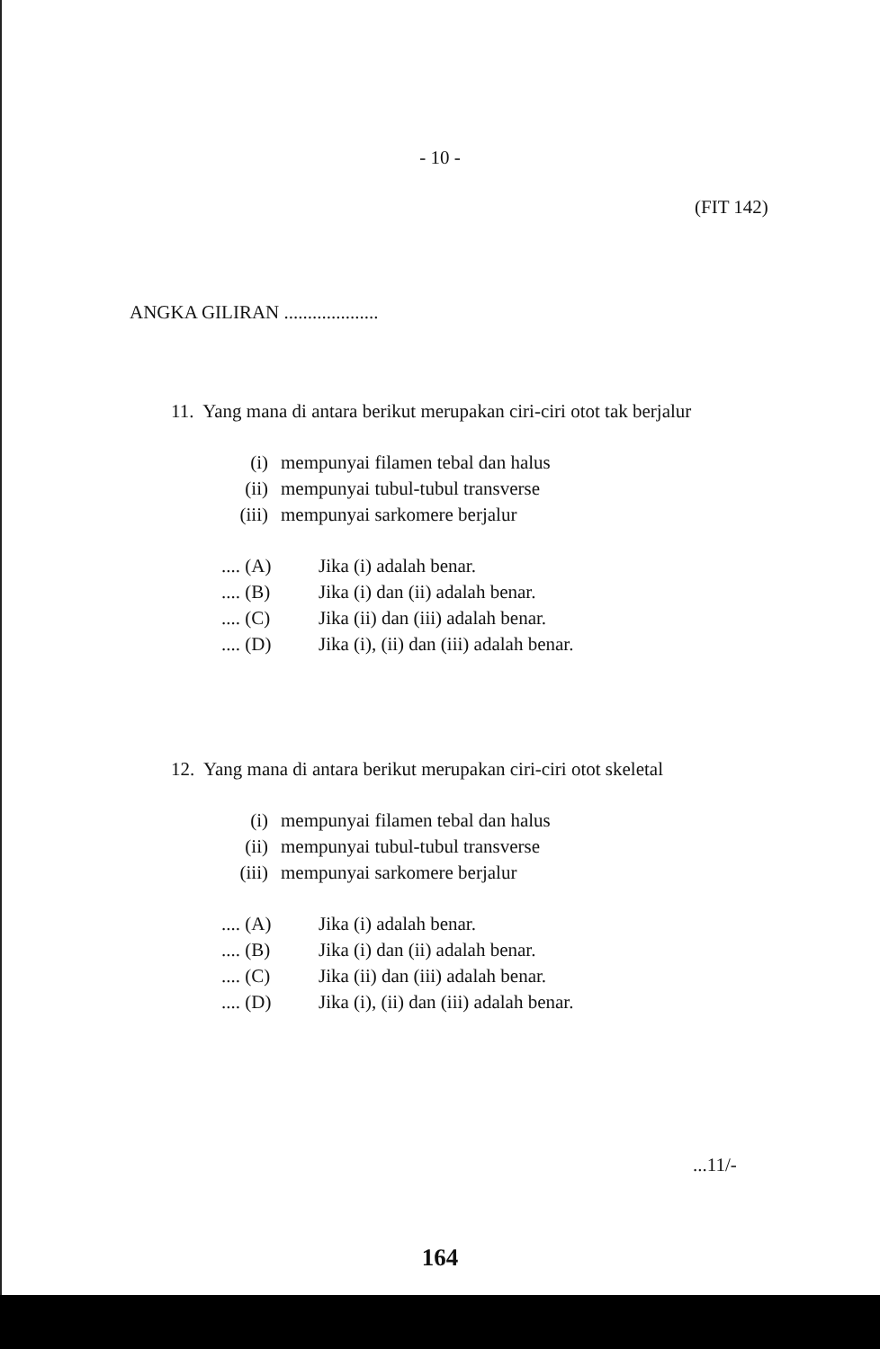- 10 -
(FIT 142)
ANGKA GILIRAN ....................
11. Yang mana di antara berikut merupakan ciri-ciri otot tak berjalur
(i) mempunyai filamen tebal dan halus
(ii) mempunyai tubul-tubul transverse
(iii) mempunyai sarkomere berjalur
.... (A) Jika (i) adalah benar.
.... (B) Jika (i) dan (ii) adalah benar.
.... (C) Jika (ii) dan (iii) adalah benar.
.... (D) Jika (i), (ii) dan (iii) adalah benar.
12. Yang mana di antara berikut merupakan ciri-ciri otot skeletal
(i) mempunyai filamen tebal dan halus
(ii) mempunyai tubul-tubul transverse
(iii) mempunyai sarkomere berjalur
.... (A) Jika (i) adalah benar.
.... (B) Jika (i) dan (ii) adalah benar.
.... (C) Jika (ii) dan (iii) adalah benar.
.... (D) Jika (i), (ii) dan (iii) adalah benar.
...11/-
164